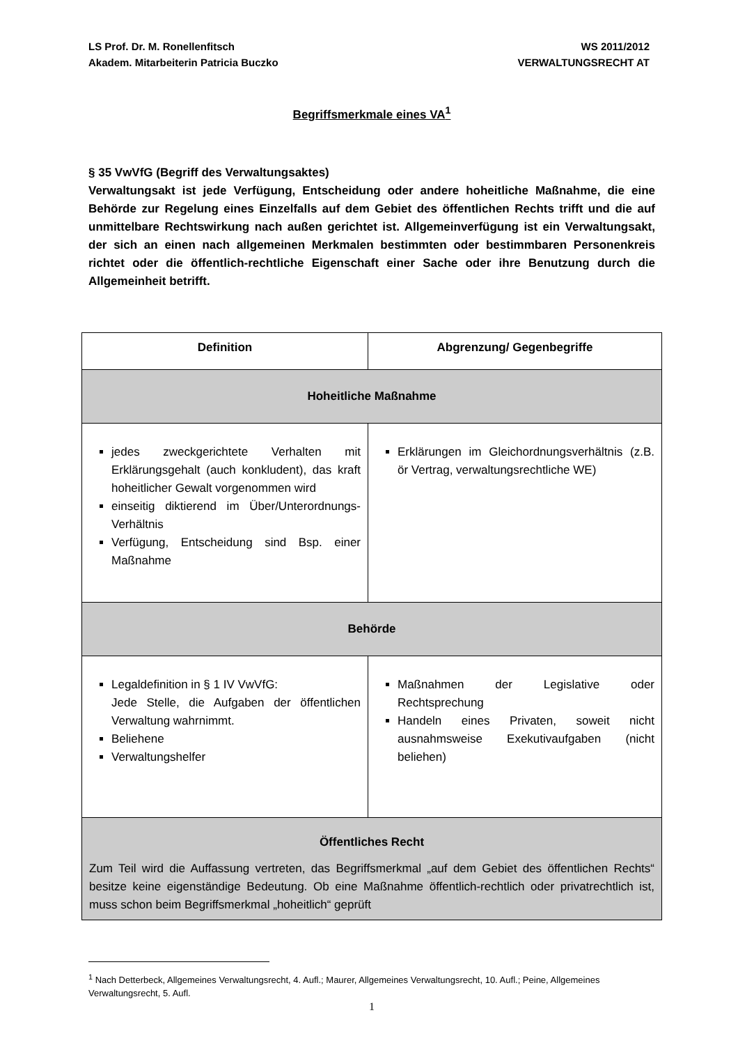LS Prof. Dr. M. Ronellenfitsch
Akadem. Mitarbeiterin Patricia Buczko
WS 2011/2012
VERWALTUNGSRECHT AT
Begriffsmerkmale eines VA<sup>1</sup>
§ 35 VwVfG (Begriff des Verwaltungsaktes)
Verwaltungsakt ist jede Verfügung, Entscheidung oder andere hoheitliche Maßnahme, die eine Behörde zur Regelung eines Einzelfalls auf dem Gebiet des öffentlichen Rechts trifft und die auf unmittelbare Rechtswirkung nach außen gerichtet ist. Allgemeinverfügung ist ein Verwaltungsakt, der sich an einen nach allgemeinen Merkmalen bestimmten oder bestimmbaren Personenkreis richtet oder die öffentlich-rechtliche Eigenschaft einer Sache oder ihre Benutzung durch die Allgemeinheit betrifft.
| Definition | Abgrenzung/ Gegenbegriffe |
| --- | --- |
| Hoheitliche Maßnahme | |
| jedes zweckgerichtete Verhalten mit Erklärungsgehalt (auch konkludent), das kraft hoheitlicher Gewalt vorgenommen wird einseitig diktierend im Über/Unterordnungs-Verhältnis Verfügung, Entscheidung sind Bsp. einer Maßnahme | Erklärungen im Gleichordnungsverhältnis (z.B. ör Vertrag, verwaltungsrechtliche WE) |
| Behörde | |
| Legaldefinition in § 1 IV VwVfG: Jede Stelle, die Aufgaben der öffentlichen Verwaltung wahrnimmt. Beliehene Verwaltungshelfer | Maßnahmen der Legislative oder Rechtsprechung Handeln eines Privaten, soweit nicht ausnahmsweise Exekutivaufgaben (nicht beliehen) |
| Öffentliches Recht Zum Teil wird die Auffassung vertreten, das Begriffsmerkmal „auf dem Gebiet des öffentlichen Rechts“ besitze keine eigenständige Bedeutung. Ob eine Maßnahme öffentlich-rechtlich oder privatrechtlich ist, muss schon beim Begriffsmerkmal „hoheitlich“ geprüft | |
<sup>1</sup> Nach Detterbeck, Allgemeines Verwaltungsrecht, 4. Aufl.; Maurer, Allgemeines Verwaltungsrecht, 10. Aufl.; Peine, Allgemeines Verwaltungsrecht, 5. Aufl.
1